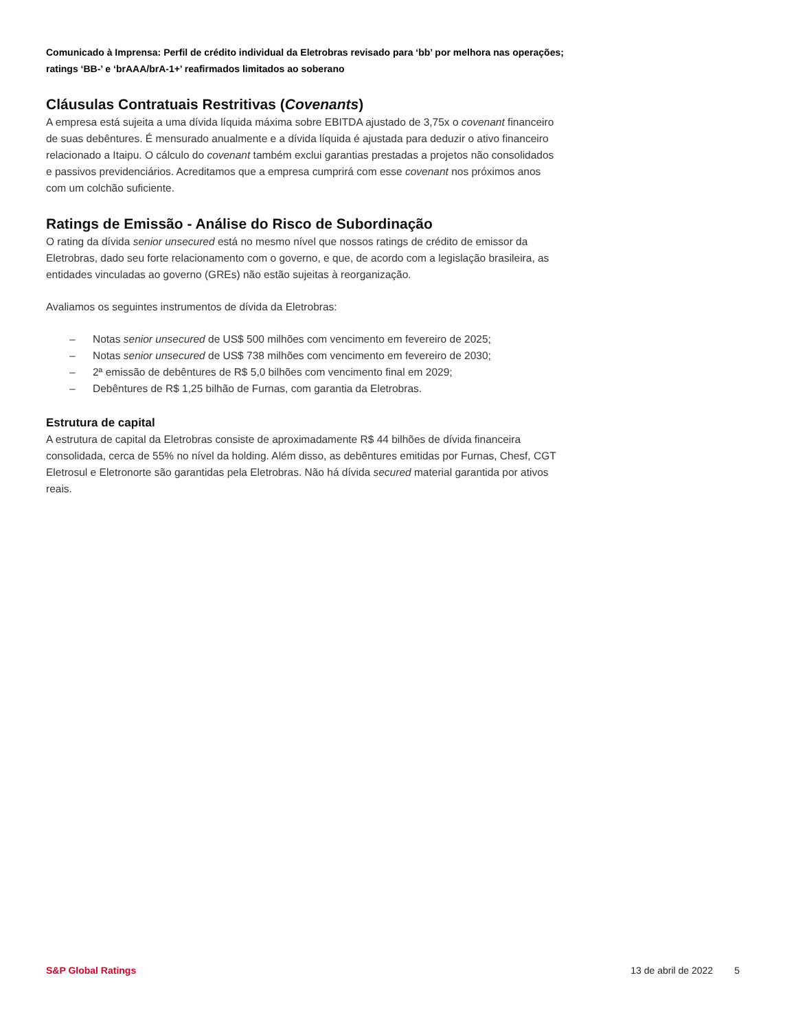Comunicado à Imprensa: Perfil de crédito individual da Eletrobras revisado para ‘bb’ por melhora nas operações; ratings ‘BB-’ e ‘brAAA/brA-1+’ reafirmados limitados ao soberano
Cláusulas Contratuais Restritivas (Covenants)
A empresa está sujeita a uma dívida líquida máxima sobre EBITDA ajustado de 3,75x o covenant financeiro de suas debêntures. É mensurado anualmente e a dívida líquida é ajustada para deduzir o ativo financeiro relacionado a Itaipu. O cálculo do covenant também exclui garantias prestadas a projetos não consolidados e passivos previdenciários. Acreditamos que a empresa cumprirá com esse covenant nos próximos anos com um colchão suficiente.
Ratings de Emissão - Análise do Risco de Subordinação
O rating da dívida senior unsecured está no mesmo nível que nossos ratings de crédito de emissor da Eletrobras, dado seu forte relacionamento com o governo, e que, de acordo com a legislação brasileira, as entidades vinculadas ao governo (GREs) não estão sujeitas à reorganização.
Avaliamos os seguintes instrumentos de dívida da Eletrobras:
– Notas senior unsecured de US$ 500 milhões com vencimento em fevereiro de 2025;
– Notas senior unsecured de US$ 738 milhões com vencimento em fevereiro de 2030;
– 2ª emissão de debêntures de R$ 5,0 bilhões com vencimento final em 2029;
– Debêntures de R$ 1,25 bilhão de Furnas, com garantia da Eletrobras.
Estrutura de capital
A estrutura de capital da Eletrobras consiste de aproximadamente R$ 44 bilhões de dívida financeira consolidada, cerca de 55% no nível da holding. Além disso, as debêntures emitidas por Furnas, Chesf, CGT Eletrosul e Eletronorte são garantidas pela Eletrobras. Não há dívida secured material garantida por ativos reais.
S&P Global Ratings 13 de abril de 2022 5